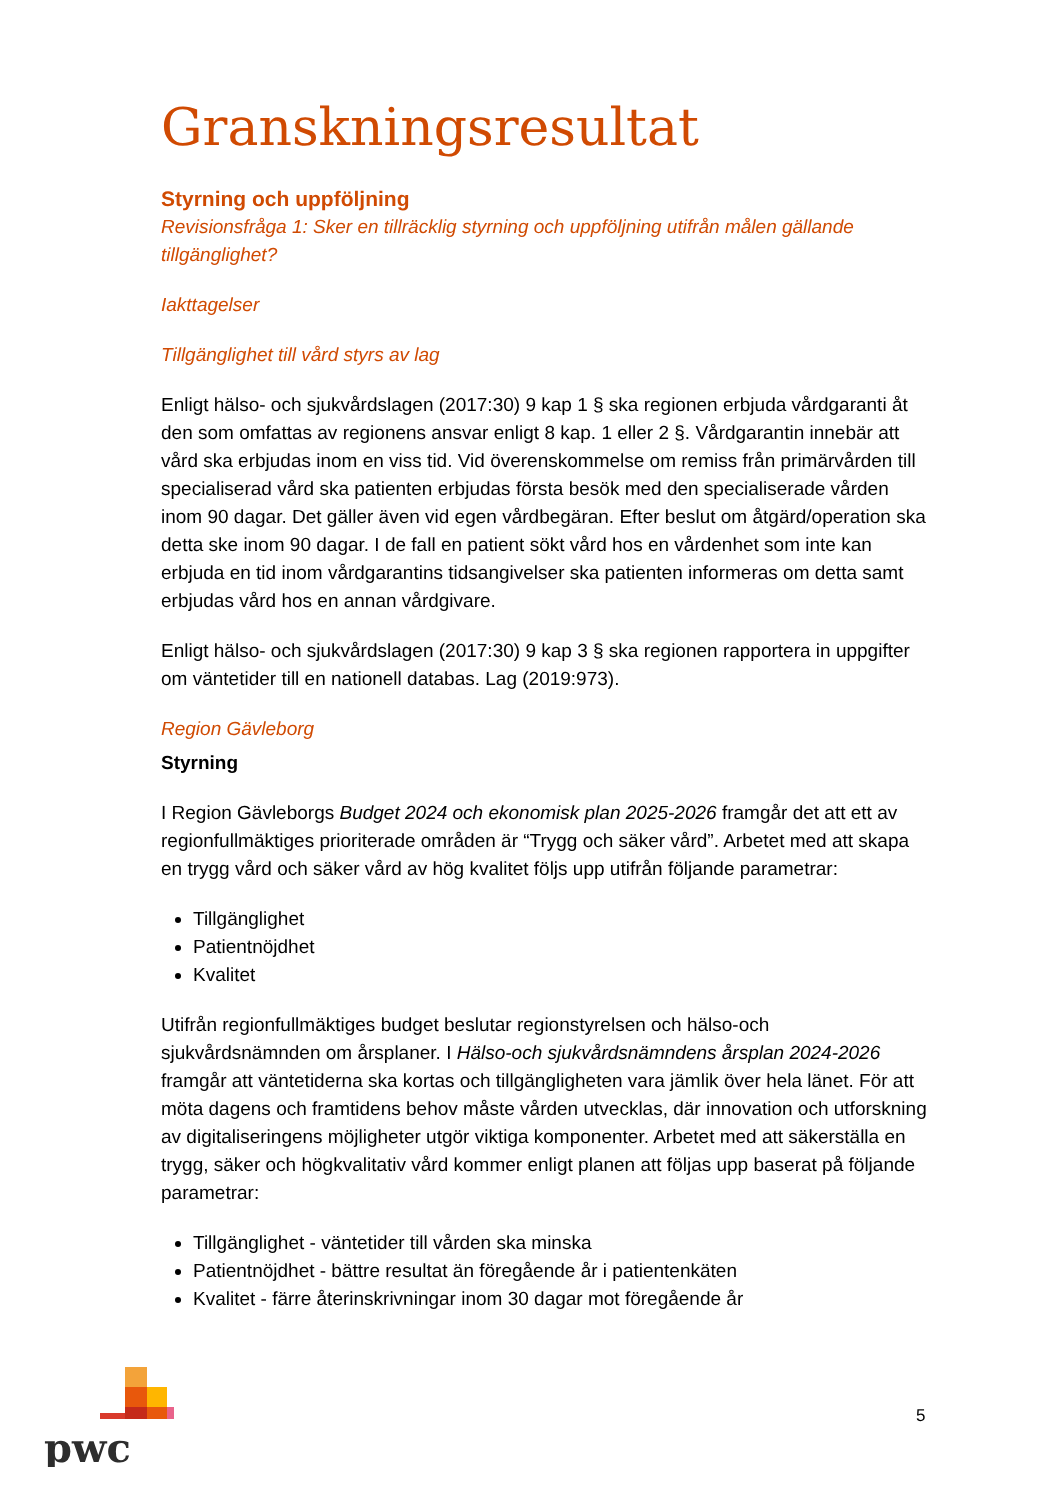Granskningsresultat
Styrning och uppföljning
Revisionsfråga 1: Sker en tillräcklig styrning och uppföljning utifrån målen gällande tillgänglighet?
Iakttagelser
Tillgänglighet till vård styrs av lag
Enligt hälso- och sjukvårdslagen (2017:30) 9 kap 1 § ska regionen erbjuda vårdgaranti åt den som omfattas av regionens ansvar enligt 8 kap. 1 eller 2 §. Vårdgarantin innebär att vård ska erbjudas inom en viss tid. Vid överenskommelse om remiss från primärvården till specialiserad vård ska patienten erbjudas första besök med den specialiserade vården inom 90 dagar. Det gäller även vid egen vårdbegäran. Efter beslut om åtgärd/operation ska detta ske inom 90 dagar. I de fall en patient sökt vård hos en vårdenhet som inte kan erbjuda en tid inom vårdgarantins tidsangivelser ska patienten informeras om detta samt erbjudas vård hos en annan vårdgivare.
Enligt hälso- och sjukvårdslagen (2017:30) 9 kap 3 § ska regionen rapportera in uppgifter om väntetider till en nationell databas. Lag (2019:973).
Region Gävleborg
Styrning
I Region Gävleborgs Budget 2024 och ekonomisk plan 2025-2026 framgår det att ett av regionfullmäktiges prioriterade områden är “Trygg och säker vård”. Arbetet med att skapa en trygg vård och säker vård av hög kvalitet följs upp utifrån följande parametrar:
Tillgänglighet
Patientnöjdhet
Kvalitet
Utifrån regionfullmäktiges budget beslutar regionstyrelsen och hälso-och sjukvårdsnämnden om årsplaner. I Hälso-och sjukvårdsnämndens årsplan 2024-2026 framgår att väntetiderna ska kortas och tillgängligheten vara jämlik över hela länet. För att möta dagens och framtidens behov måste vården utvecklas, där innovation och utforskning av digitaliseringens möjligheter utgör viktiga komponenter. Arbetet med att säkerställa en trygg, säker och högkvalitativ vård kommer enligt planen att följas upp baserat på följande parametrar:
Tillgänglighet - väntetider till vården ska minska
Patientnöjdhet - bättre resultat än föregående år i patientenkäten
Kvalitet - färre återinskrivningar inom 30 dagar mot föregående år
pwc
5